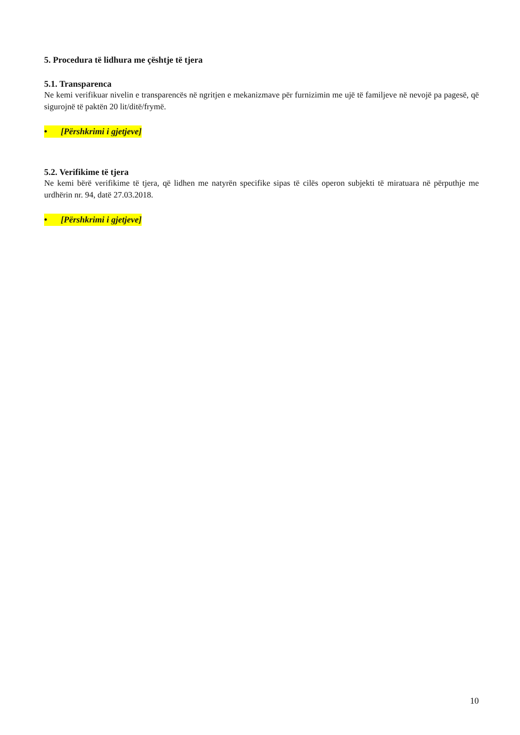5. Procedura të lidhura me çështje të tjera
5.1. Transparenca
Ne kemi verifikuar nivelin e transparencës në ngritjen e mekanizmave për furnizimin me ujë të familjeve në nevojë pa pagesë, që sigurojnë të paktën 20 lit/ditë/frymë.
• [Përshkrimi i gjetjeve]
5.2. Verifikime të tjera
Ne kemi bërë verifikime të tjera, që lidhen me natyrën specifike sipas të cilës operon subjekti të miratuara në përputhje me urdhërin nr. 94, datë 27.03.2018.
• [Përshkrimi i gjetjeve]
10